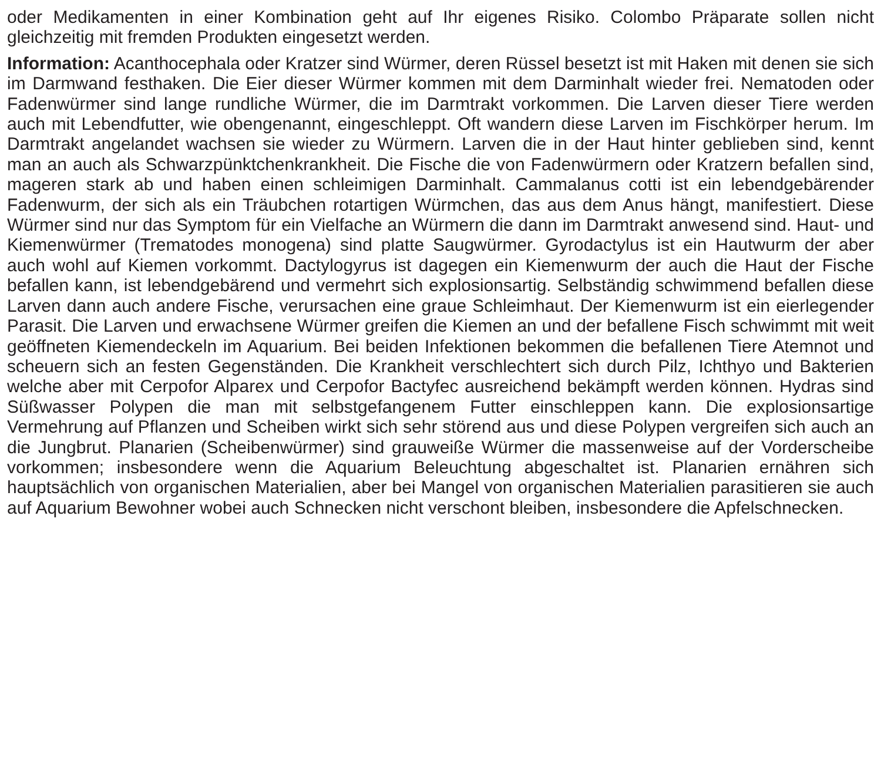oder Medikamenten in einer Kombination geht auf Ihr eigenes Risiko. Colombo Präparate sollen nicht gleichzeitig mit fremden Produkten eingesetzt werden.
Information: Acanthocephala oder Kratzer sind Würmer, deren Rüssel besetzt ist mit Haken mit denen sie sich im Darmwand festhaken. Die Eier dieser Würmer kommen mit dem Darminhalt wieder frei. Nematoden oder Fadenwürmer sind lange rundliche Würmer, die im Darmtrakt vorkommen. Die Larven dieser Tiere werden auch mit Lebendfutter, wie obengenannt, eingeschleppt. Oft wandern diese Larven im Fischkörper herum. Im Darmtrakt angelandet wachsen sie wieder zu Würmern. Larven die in der Haut hinter geblieben sind, kennt man an auch als Schwarzpünktchenkrankheit. Die Fische die von Fadenwürmern oder Kratzern befallen sind, mageren stark ab und haben einen schleimigen Darminhalt. Cammalanus cotti ist ein lebendgebärender Fadenwurm, der sich als ein Träubchen rotartigen Würmchen, das aus dem Anus hängt, manifestiert. Diese Würmer sind nur das Symptom für ein Vielfache an Würmern die dann im Darmtrakt anwesend sind. Haut- und Kiemenwürmer (Trematodes monogena) sind platte Saugwürmer. Gyrodactylus ist ein Hautwurm der aber auch wohl auf Kiemen vorkommt. Dactylogyrus ist dagegen ein Kiemenwurm der auch die Haut der Fische befallen kann, ist lebendgebärend und vermehrt sich explosionsartig. Selbständig schwimmend befallen diese Larven dann auch andere Fische, verursachen eine graue Schleimhaut. Der Kiemenwurm ist ein eierlegender Parasit. Die Larven und erwachsene Würmer greifen die Kiemen an und der befallene Fisch schwimmt mit weit geöffneten Kiemendeckeln im Aquarium. Bei beiden Infektionen bekommen die befallenen Tiere Atemnot und scheuern sich an festen Gegenständen. Die Krankheit verschlechtert sich durch Pilz, Ichthyo und Bakterien welche aber mit Cerpofor Alparex und Cerpofor Bactyfec ausreichend bekämpft werden können. Hydras sind Süßwasser Polypen die man mit selbstgefangenem Futter einschleppen kann. Die explosionsartige Vermehrung auf Pflanzen und Scheiben wirkt sich sehr störend aus und diese Polypen vergreifen sich auch an die Jungbrut. Planarien (Scheibenwürmer) sind grauweiße Würmer die massenweise auf der Vorderscheibe vorkommen; insbesondere wenn die Aquarium Beleuchtung abgeschaltet ist. Planarien ernähren sich hauptsächlich von organischen Materialien, aber bei Mangel von organischen Materialien parasitieren sie auch auf Aquarium Bewohner wobei auch Schnecken nicht verschont bleiben, insbesondere die Apfelschnecken.